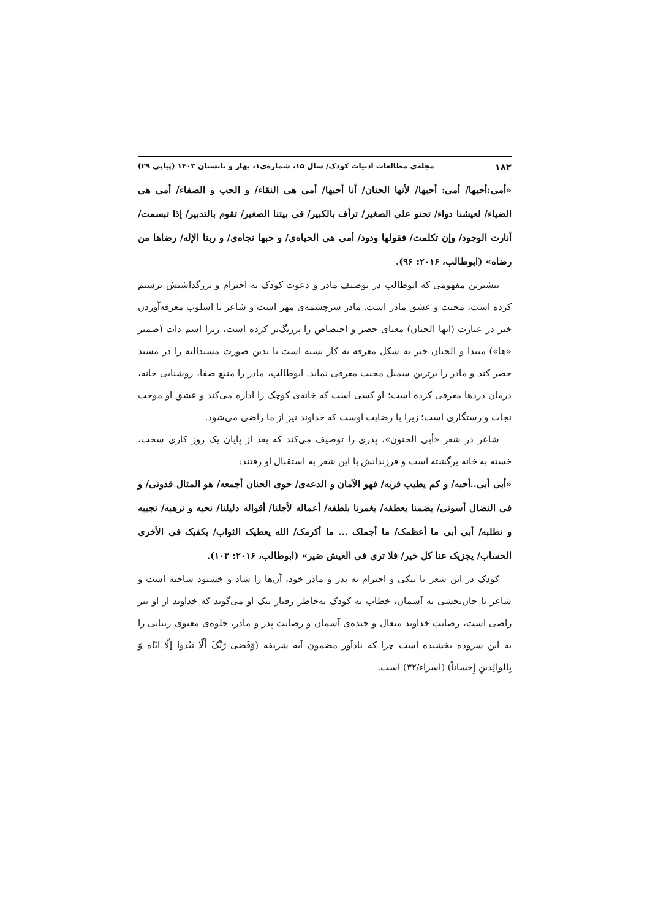۱۸۲ مجله‌ی مطالعات ادبیات کودک/ سال ۱۵، شماره‌ی۱، بهار و تابستان ۱۴۰۳ (پیاپی ۲۹)
«أمی:أحبها/ أمی: أحبها/ لأنها الحنان/ أنا أحبها/ أمی هی النقاء/ و الحب و الصفاء/ أمی هی الضیاء/ لعیشنا دواء/ تحنو علی الصغیر/ ترأف بالکبیر/ فی بیتنا الصغیر/ تقوم بالتدبیر/ إذا تبسمت/ أنارت الوجود/ وإن تکلمت/ فقولها ودود/ أمی هی الحیاه‌ی/ و حبها نجاه‌ی/ و ربنا الإله/ رضاها من رضاه» (ابوطالب، ۲۰۱۶: ۹۶).
بیشترین مفهومی که ابوطالب در توصیف مادر و دعوت کودک به احترام و بزرگداشتش ترسیم کرده است، محبت و عشق مادر است. مادر سرچشمه‌ی مهر است و شاعر با اسلوب معرفه‌آوردن خبر در عبارت (انها الحنان) معنای حصر و اختصاص را پررنگ‌تر کرده است، زیرا اسم ذات (ضمیر «ها») مبتدا و الحنان خبر به شکل معرفه به کار بسته است تا بدین صورت مسندالیه را در مسند حصر کند و مادر را برترین سمبل محبت معرفی نماید. ابوطالب، مادر را منبع صفا، روشنایی خانه، درمان دردها معرفی کرده است؛ او کسی است که خانه‌ی کوچک را اداره می‌کند و عشق او موجب نجات و رستگاری است؛ زیرا با رضایت اوست که خداوند نیز از ما راضی می‌شود.
شاعر در شعر «أبی الحنون»، پدری را توصیف می‌کند که بعد از پایان یک روز کاری سخت، خسته به خانه برگشته است و فرزندانش با این شعر به استقبال او رفتند:
«أبی أبی..أحبه/ و کم یطیب قربه/ فهو الآمان و الدعه‌ی/ حوی الحنان أجمعه/ هو المثال قدوتی/ و فی النضال أسوتی/ یضمنا بعطفه/ یغمرنا بلطفه/ أعماله لأجلنا/ أقواله دلیلنا/ نحبه و نرهبه/ نجیبه و نطلبه/ أبی أبی ما أعظمک/ ما أجملک ... ما أکرمک/ الله یعطیک الثواب/ یکفیک فی الأخری الحساب/ یجزیک عنا کل خیر/ فلا تری فی العیش ضیر» (ابوطالب، ۲۰۱۶: ۱۰۳).
کودک در این شعر با نیکی و احترام به پدر و مادر خود، آن‌ها را شاد و خشنود ساخته است و شاعر با جان‌بخشی به آسمان، خطاب به کودک به‌خاطر رفتار نیک او می‌گوید که خداوند از او نیز راضی است، رضایت خداوند متعال و خنده‌ی آسمان و رضایت پدر و مادر، جلوه‌ی معنوی زیبایی را به این سروده بخشیده است چرا که یادآور مضمون آیه شریفه (وَقَضی رَبَّکَ أَلّا تَبُدوا إلّا ایّاه وَ بِالوالِدینِ إِحساناً) (اسراء/۳۲) است.